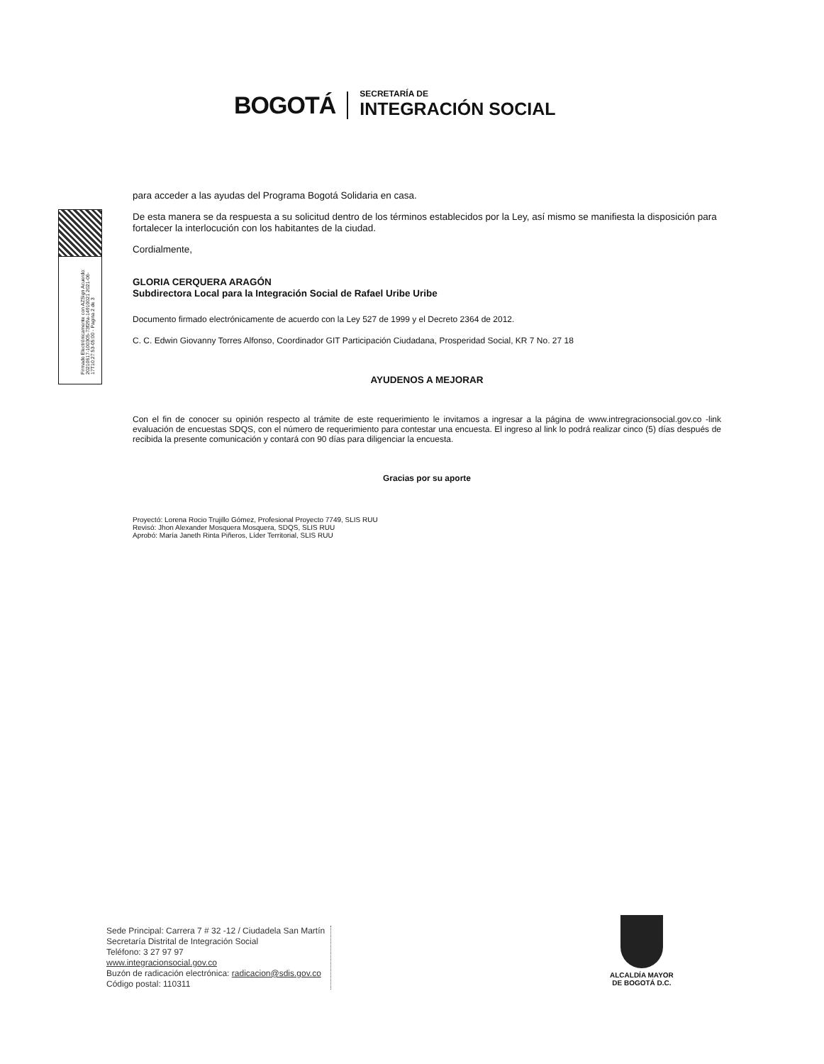BOGOTÁ
SECRETARÍA DE
INTEGRACIÓN SOCIAL
Firmado Electrónicamente con AZSign Acuerdo: 20210617-100305-73f29a-14910021 2021-06-17T10:27:53-05:00 - Pagina 2 de 3
para acceder a las ayudas del Programa Bogotá Solidaria en casa.
De esta manera se da respuesta a su solicitud dentro de los términos establecidos por la Ley, así mismo se manifiesta la disposición para fortalecer la interlocución con los habitantes de la ciudad.
Cordialmente,
GLORIA CERQUERA ARAGÓN
Subdirectora Local para la Integración Social de Rafael Uribe Uribe
Documento firmado electrónicamente de acuerdo con la Ley 527 de 1999 y el Decreto 2364 de 2012.
C. C. Edwin Giovanny Torres Alfonso, Coordinador GIT Participación Ciudadana, Prosperidad Social, KR 7 No. 27 18
AYUDENOS A MEJORAR
Con el fin de conocer su opinión respecto al trámite de este requerimiento le invitamos a ingresar a la página de www.intregracionsocial.gov.co -link evaluación de encuestas SDQS, con el número de requerimiento para contestar una encuesta. El ingreso al link lo podrá realizar cinco (5) días después de recibida la presente comunicación y contará con 90 días para diligenciar la encuesta.
Gracias por su aporte
Proyectó: Lorena Rocio Trujillo Gómez, Profesional Proyecto 7749, SLIS RUU
Revisó: Jhon Alexander Mosquera Mosquera, SDQS, SLIS RUU
Aprobó: María Janeth Rinta Piñeros, Líder Territorial, SLIS RUU
Sede Principal: Carrera 7 # 32 -12 / Ciudadela San Martín
Secretaría Distrital de Integración Social
Teléfono: 3 27 97 97
www.integracionsocial.gov.co
Buzón de radicación electrónica: radicacion@sdis.gov.co
Código postal: 110311
ALCALDÍA MAYOR
DE BOGOTÁ D.C.